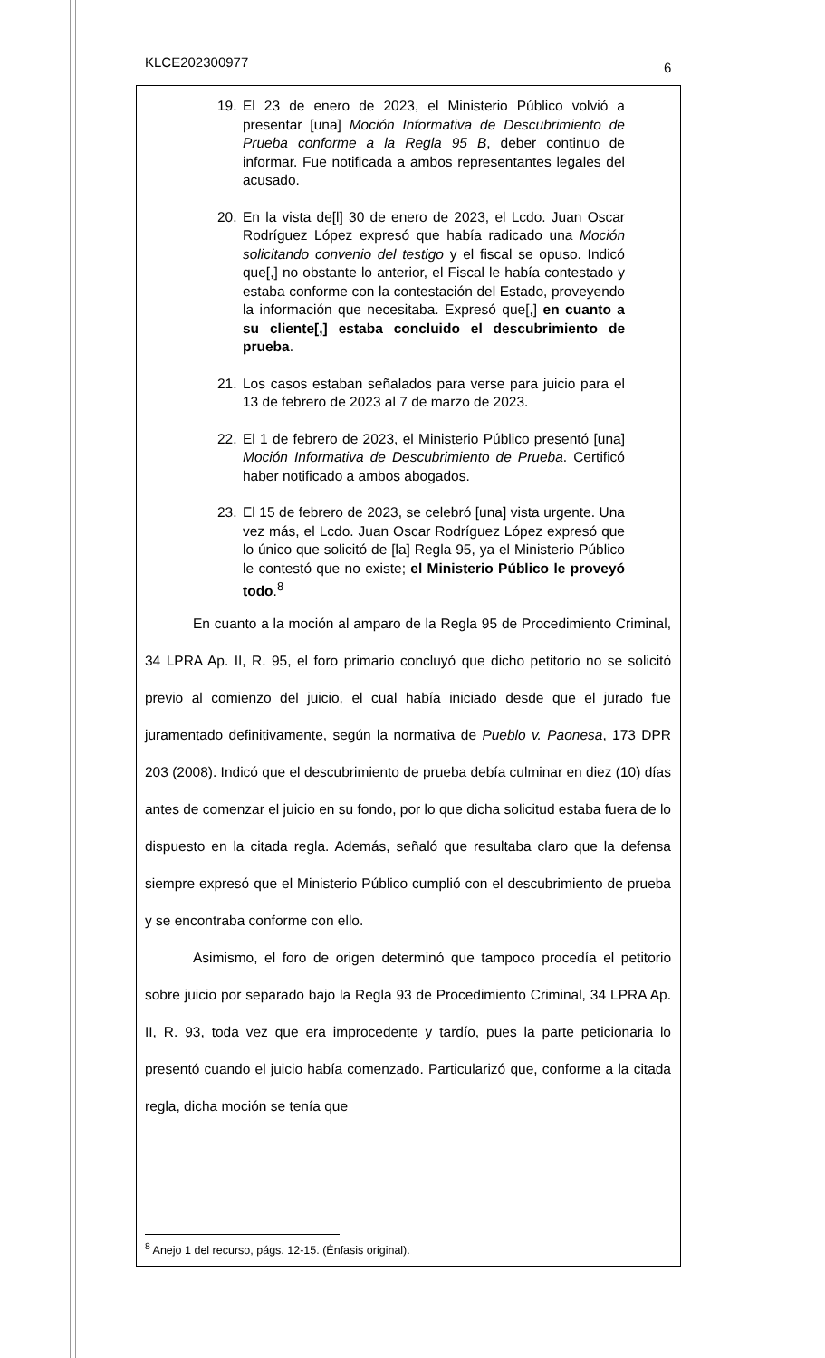KLCE202300977 6
19. El 23 de enero de 2023, el Ministerio Público volvió a presentar [una] Moción Informativa de Descubrimiento de Prueba conforme a la Regla 95 B, deber continuo de informar. Fue notificada a ambos representantes legales del acusado.
20. En la vista de[l] 30 de enero de 2023, el Lcdo. Juan Oscar Rodríguez López expresó que había radicado una Moción solicitando convenio del testigo y el fiscal se opuso. Indicó que[,] no obstante lo anterior, el Fiscal le había contestado y estaba conforme con la contestación del Estado, proveyendo la información que necesitaba. Expresó que[,] en cuanto a su cliente[,] estaba concluido el descubrimiento de prueba.
21. Los casos estaban señalados para verse para juicio para el 13 de febrero de 2023 al 7 de marzo de 2023.
22. El 1 de febrero de 2023, el Ministerio Público presentó [una] Moción Informativa de Descubrimiento de Prueba. Certificó haber notificado a ambos abogados.
23. El 15 de febrero de 2023, se celebró [una] vista urgente. Una vez más, el Lcdo. Juan Oscar Rodríguez López expresó que lo único que solicitó de [la] Regla 95, ya el Ministerio Público le contestó que no existe; el Ministerio Público le proveyó todo.<sup>8</sup>
En cuanto a la moción al amparo de la Regla 95 de Procedimiento Criminal, 34 LPRA Ap. II, R. 95, el foro primario concluyó que dicho petitorio no se solicitó previo al comienzo del juicio, el cual había iniciado desde que el jurado fue juramentado definitivamente, según la normativa de Pueblo v. Paonesa, 173 DPR 203 (2008). Indicó que el descubrimiento de prueba debía culminar en diez (10) días antes de comenzar el juicio en su fondo, por lo que dicha solicitud estaba fuera de lo dispuesto en la citada regla. Además, señaló que resultaba claro que la defensa siempre expresó que el Ministerio Público cumplió con el descubrimiento de prueba y se encontraba conforme con ello.
Asimismo, el foro de origen determinó que tampoco procedía el petitorio sobre juicio por separado bajo la Regla 93 de Procedimiento Criminal, 34 LPRA Ap. II, R. 93, toda vez que era improcedente y tardío, pues la parte peticionaria lo presentó cuando el juicio había comenzado. Particularizó que, conforme a la citada regla, dicha moción se tenía que
<sup>8</sup> Anejo 1 del recurso, págs. 12-15. (Énfasis original).